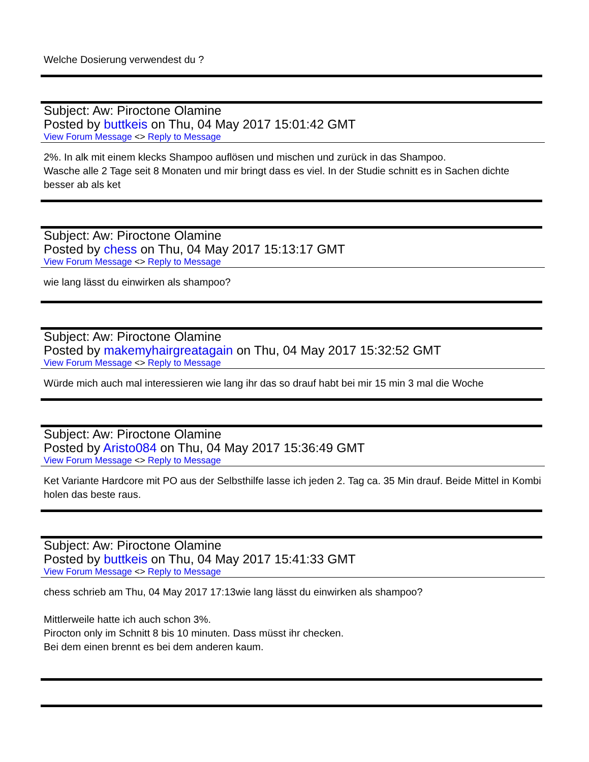Welche Dosierung verwendest du ?
Subject: Aw: Piroctone Olamine
Posted by buttkeis on Thu, 04 May 2017 15:01:42 GMT
View Forum Message <> Reply to Message
2%. In alk mit einem klecks Shampoo auflösen und mischen und zurück in das Shampoo.
Wasche alle 2 Tage seit 8 Monaten und mir bringt dass es viel. In der Studie schnitt es in Sachen dichte besser ab als ket
Subject: Aw: Piroctone Olamine
Posted by chess on Thu, 04 May 2017 15:13:17 GMT
View Forum Message <> Reply to Message
wie lang lässt du einwirken als shampoo?
Subject: Aw: Piroctone Olamine
Posted by makemyhairgreatagain on Thu, 04 May 2017 15:32:52 GMT
View Forum Message <> Reply to Message
Würde mich auch mal interessieren wie lang ihr das so drauf habt bei mir 15 min 3 mal die Woche
Subject: Aw: Piroctone Olamine
Posted by Aristo084 on Thu, 04 May 2017 15:36:49 GMT
View Forum Message <> Reply to Message
Ket Variante Hardcore mit PO aus der Selbsthilfe lasse ich jeden 2. Tag ca. 35 Min drauf. Beide Mittel in Kombi holen das beste raus.
Subject: Aw: Piroctone Olamine
Posted by buttkeis on Thu, 04 May 2017 15:41:33 GMT
View Forum Message <> Reply to Message
chess schrieb am Thu, 04 May 2017 17:13wie lang lässt du einwirken als shampoo?
Mittlerweile hatte ich auch schon 3%.
Pirocton only im Schnitt 8 bis 10 minuten. Dass müsst ihr checken.
Bei dem einen brennt es bei dem anderen kaum.